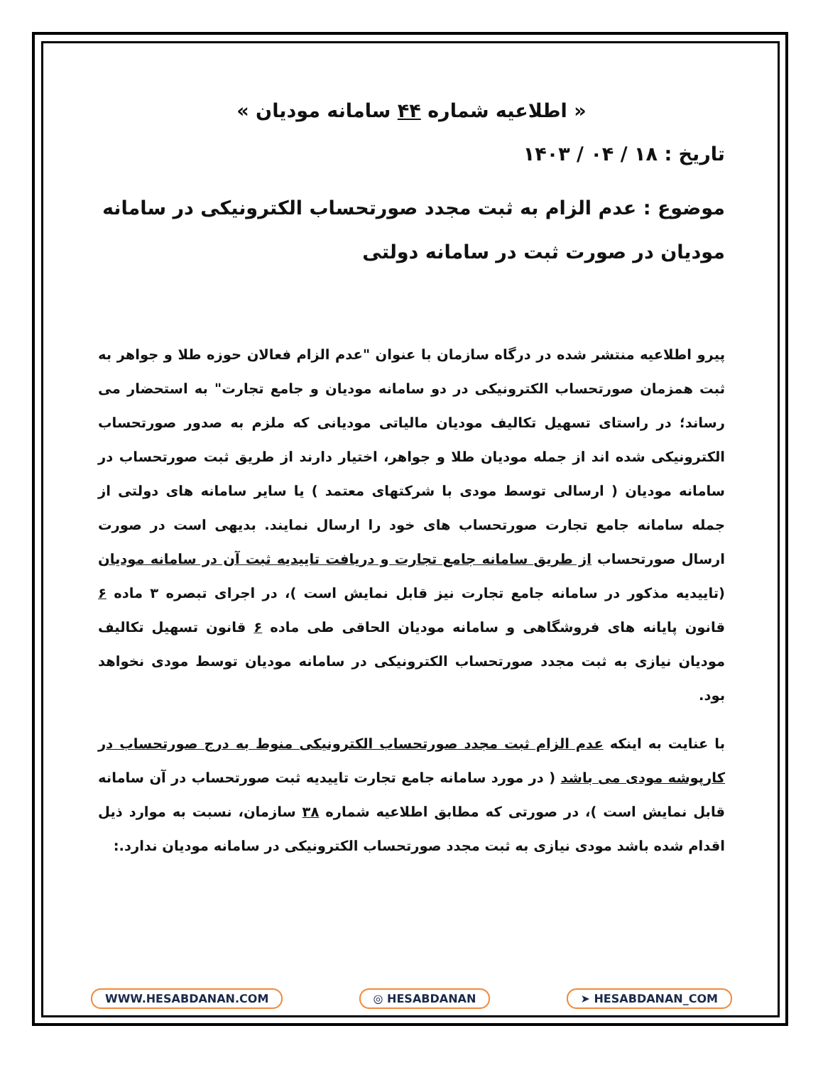« اطلاعیه شماره ۴۴ سامانه مودیان »
تاریخ : ۱۸ / ۰۴ / ۱۴۰۳
موضوع : عدم الزام به ثبت مجدد صورتحساب الکترونیکی در سامانه مودیان در صورت ثبت در سامانه دولتی
پیرو اطلاعیه منتشر شده در درگاه سازمان با عنوان "عدم الزام فعالان حوزه طلا و جواهر به ثبت همزمان صورتحساب الکترونیکی در دو سامانه مودیان و جامع تجارت" به استحضار می رساند؛ در راستای تسهیل تکالیف مودیان مالیاتی مودیانی که ملزم به صدور صورتحساب الکترونیکی شده اند از جمله مودیان طلا و جواهر، اختیار دارند از طریق ثبت صورتحساب در سامانه مودیان ( ارسالی توسط مودی با شرکتهای معتمد ) یا سایر سامانه های دولتی از جمله سامانه جامع تجارت صورتحساب های خود را ارسال نمایند. بدیهی است در صورت ارسال صورتحساب از طریق سامانه جامع تجارت و دریافت تاییدیه ثبت آن در سامانه مودیان (تاییدیه مذکور در سامانه جامع تجارت نیز قابل نمایش است )، در اجرای تبصره ۳ ماده ۶ قانون پایانه های فروشگاهی و سامانه مودیان الحاقی طی ماده ۶ قانون تسهیل تکالیف مودیان نیازی به ثبت مجدد صورتحساب الکترونیکی در سامانه مودیان توسط مودی نخواهد بود.
با عنایت به اینکه عدم الزام ثبت مجدد صورتحساب الکترونیکی منوط به درج صورتحساب در کارپوشه مودی می باشد ( در مورد سامانه جامع تجارت تاییدیه ثبت صورتحساب در آن سامانه قابل نمایش است )، در صورتی که مطابق اطلاعیه شماره ۳۸ سازمان، نسبت به موارد ذیل اقدام شده باشد مودی نیازی به ثبت مجدد صورتحساب الکترونیکی در سامانه مودیان ندارد.:
WWW.HESABDANAN.COM ◎ HESABDANAN ➤ HESABDANAN_COM